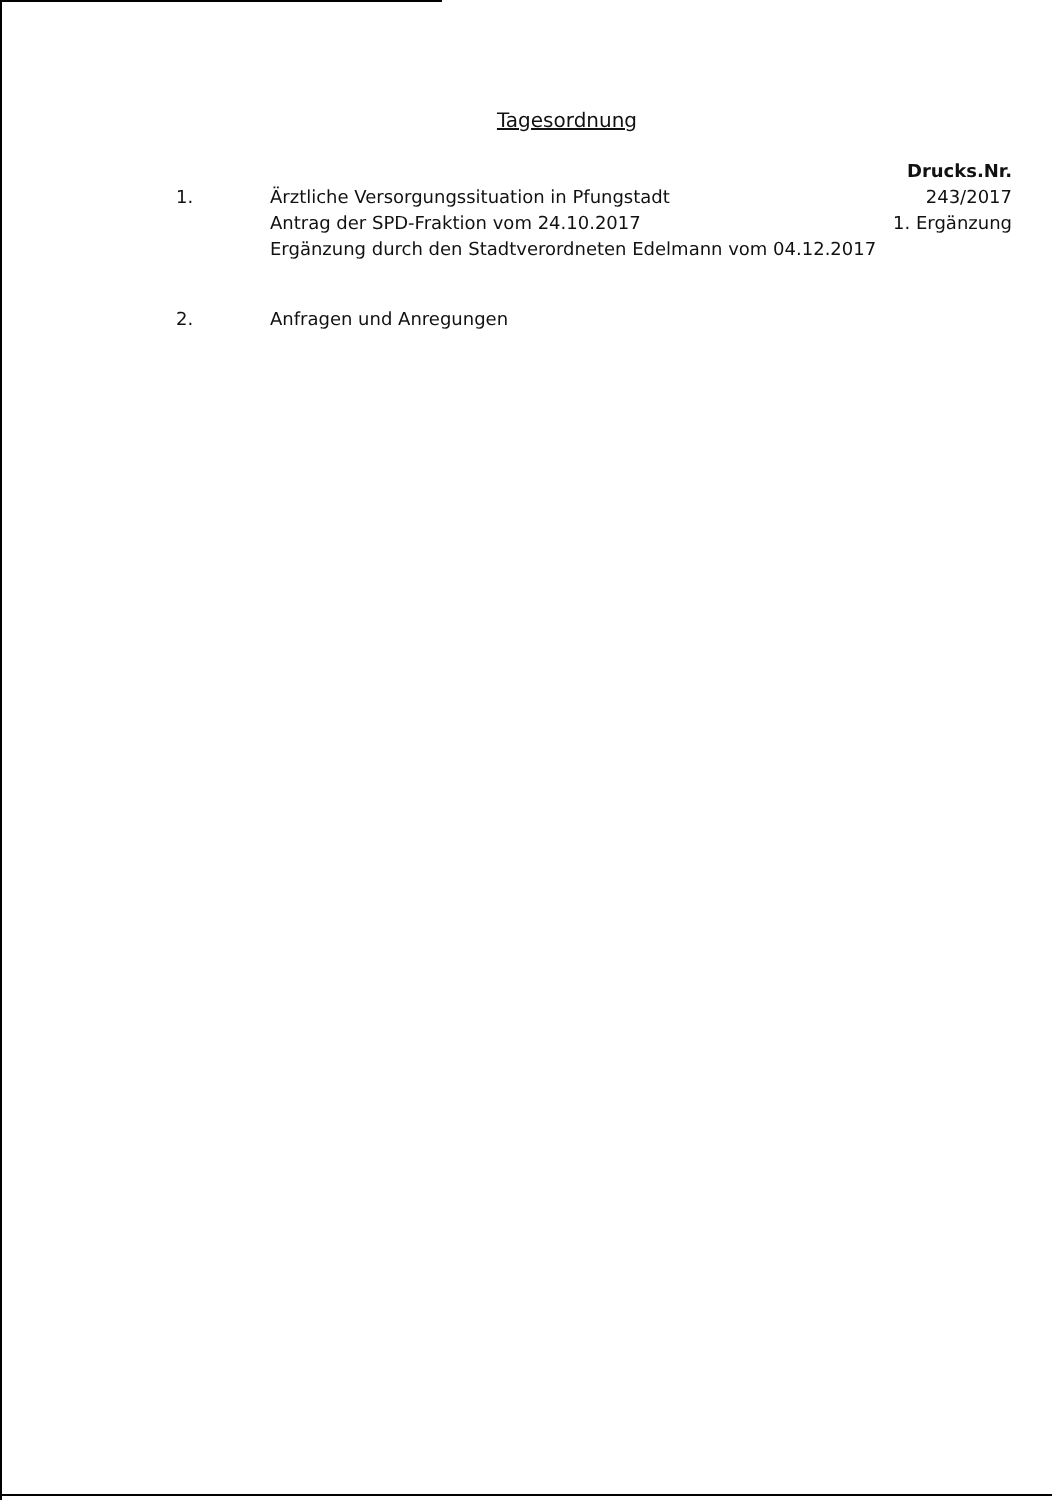Tagesordnung
| | | Drucks.Nr. |
| 1. | Ärztliche Versorgungssituation in Pfungstadt Antrag der SPD-Fraktion vom 24.10.2017 Ergänzung durch den Stadtverordneten Edelmann vom 04.12.2017 | 243/2017 1. Ergänzung |
| 2. | Anfragen und Anregungen | |